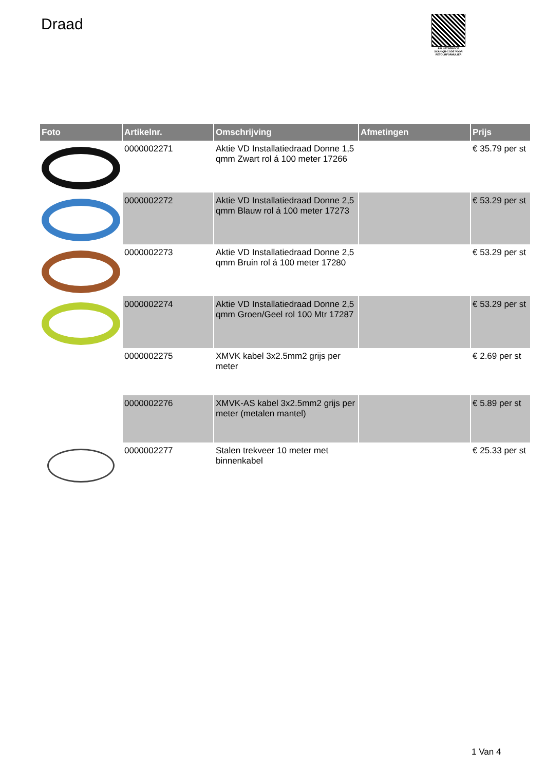Draad
PALLETSERVICE
SCAN QR-CODE VOOR RETOURFORMULIER
| Foto | Artikelnr. | Omschrijving | Afmetingen | Prijs |
| --- | --- | --- | --- | --- |
| | 0000002271 | Aktie VD Installatiedraad Donne 1,5 qmm Zwart rol á 100 meter 17266 | | € 35.79 per st |
| | 0000002272 | Aktie VD Installatiedraad Donne 2,5 qmm Blauw rol á 100 meter 17273 | | € 53.29 per st |
| | 0000002273 | Aktie VD Installatiedraad Donne 2,5 qmm Bruin rol á 100 meter 17280 | | € 53.29 per st |
| | 0000002274 | Aktie VD Installatiedraad Donne 2,5 qmm Groen/Geel rol 100 Mtr 17287 | | € 53.29 per st |
| | 0000002275 | XMVK kabel 3x2.5mm2 grijs per meter | | € 2.69 per st |
| | 0000002276 | XMVK-AS kabel 3x2.5mm2 grijs per meter (metalen mantel) | | € 5.89 per st |
| | 0000002277 | Stalen trekveer 10 meter met binnenkabel | | € 25.33 per st |
1 Van 4